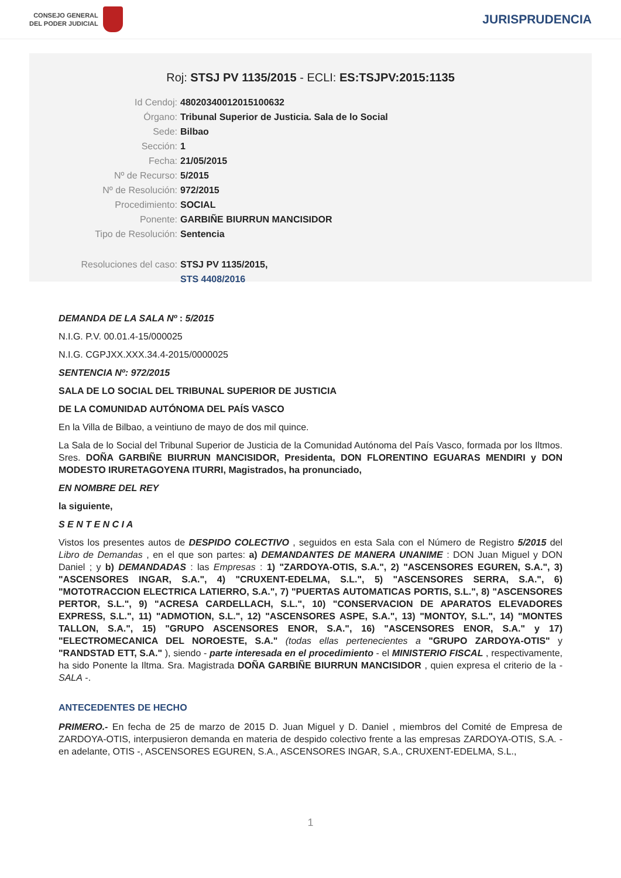CONSEJO GENERAL
DEL PODER JUDICIAL
JURISPRUDENCIA
Roj: STSJ PV 1135/2015 - ECLI: ES:TSJPV:2015:1135
Id Cendoj: 48020340012015100632
Órgano: Tribunal Superior de Justicia. Sala de lo Social
Sede: Bilbao
Sección: 1
Fecha: 21/05/2015
Nº de Recurso: 5/2015
Nº de Resolución: 972/2015
Procedimiento: SOCIAL
Ponente: GARBIÑE BIURRUN MANCISIDOR
Tipo de Resolución: Sentencia
Resoluciones del caso: STSJ PV 1135/2015,
STS 4408/2016
DEMANDA DE LA SALA Nº : 5/2015
N.I.G. P.V. 00.01.4-15/000025
N.I.G. CGPJXX.XXX.34.4-2015/0000025
SENTENCIA Nº: 972/2015
SALA DE LO SOCIAL DEL TRIBUNAL SUPERIOR DE JUSTICIA
DE LA COMUNIDAD AUTÓNOMA DEL PAÍS VASCO
En la Villa de Bilbao, a veintiuno de mayo de dos mil quince.
La Sala de lo Social del Tribunal Superior de Justicia de la Comunidad Autónoma del País Vasco, formada por los Iltmos. Sres. DOÑA GARBIÑE BIURRUN MANCISIDOR, Presidenta, DON FLORENTINO EGUARAS MENDIRI y DON MODESTO IRURETAGOYENA ITURRI, Magistrados, ha pronunciado,
EN NOMBRE DEL REY
la siguiente,
S E N T E N C I A
Vistos los presentes autos de DESPIDO COLECTIVO , seguidos en esta Sala con el Número de Registro 5/2015 del Libro de Demandas , en el que son partes: a) DEMANDANTES DE MANERA UNANIME : DON Juan Miguel y DON Daniel ; y b) DEMANDADAS : las Empresas : 1) "ZARDOYA-OTIS, S.A.", 2) "ASCENSORES EGUREN, S.A.", 3) "ASCENSORES INGAR, S.A.", 4) "CRUXENT-EDELMA, S.L.", 5) "ASCENSORES SERRA, S.A.", 6) "MOTOTRACCION ELECTRICA LATIERRO, S.A.", 7) "PUERTAS AUTOMATICAS PORTIS, S.L.", 8) "ASCENSORES PERTOR, S.L.", 9) "ACRESA CARDELLACH, S.L.", 10) "CONSERVACION DE APARATOS ELEVADORES EXPRESS, S.L.", 11) "ADMOTION, S.L.", 12) "ASCENSORES ASPE, S.A.", 13) "MONTOY, S.L.", 14) "MONTES TALLON, S.A.", 15) "GRUPO ASCENSORES ENOR, S.A.", 16) "ASCENSORES ENOR, S.A." y 17) "ELECTROMECANICA DEL NOROESTE, S.A." (todas ellas pertenecientes a "GRUPO ZARDOYA-OTIS" y "RANDSTAD ETT, S.A." ), siendo - parte interesada en el procedimiento - el MINISTERIO FISCAL , respectivamente, ha sido Ponente la Iltma. Sra. Magistrada DOÑA GARBIÑE BIURRUN MANCISIDOR , quien expresa el criterio de la - SALA -.
ANTECEDENTES DE HECHO
PRIMERO.- En fecha de 25 de marzo de 2015 D. Juan Miguel y D. Daniel , miembros del Comité de Empresa de ZARDOYA-OTIS, interpusieron demanda en materia de despido colectivo frente a las empresas ZARDOYA-OTIS, S.A. - en adelante, OTIS -, ASCENSORES EGUREN, S.A., ASCENSORES INGAR, S.A., CRUXENT-EDELMA, S.L.,
1